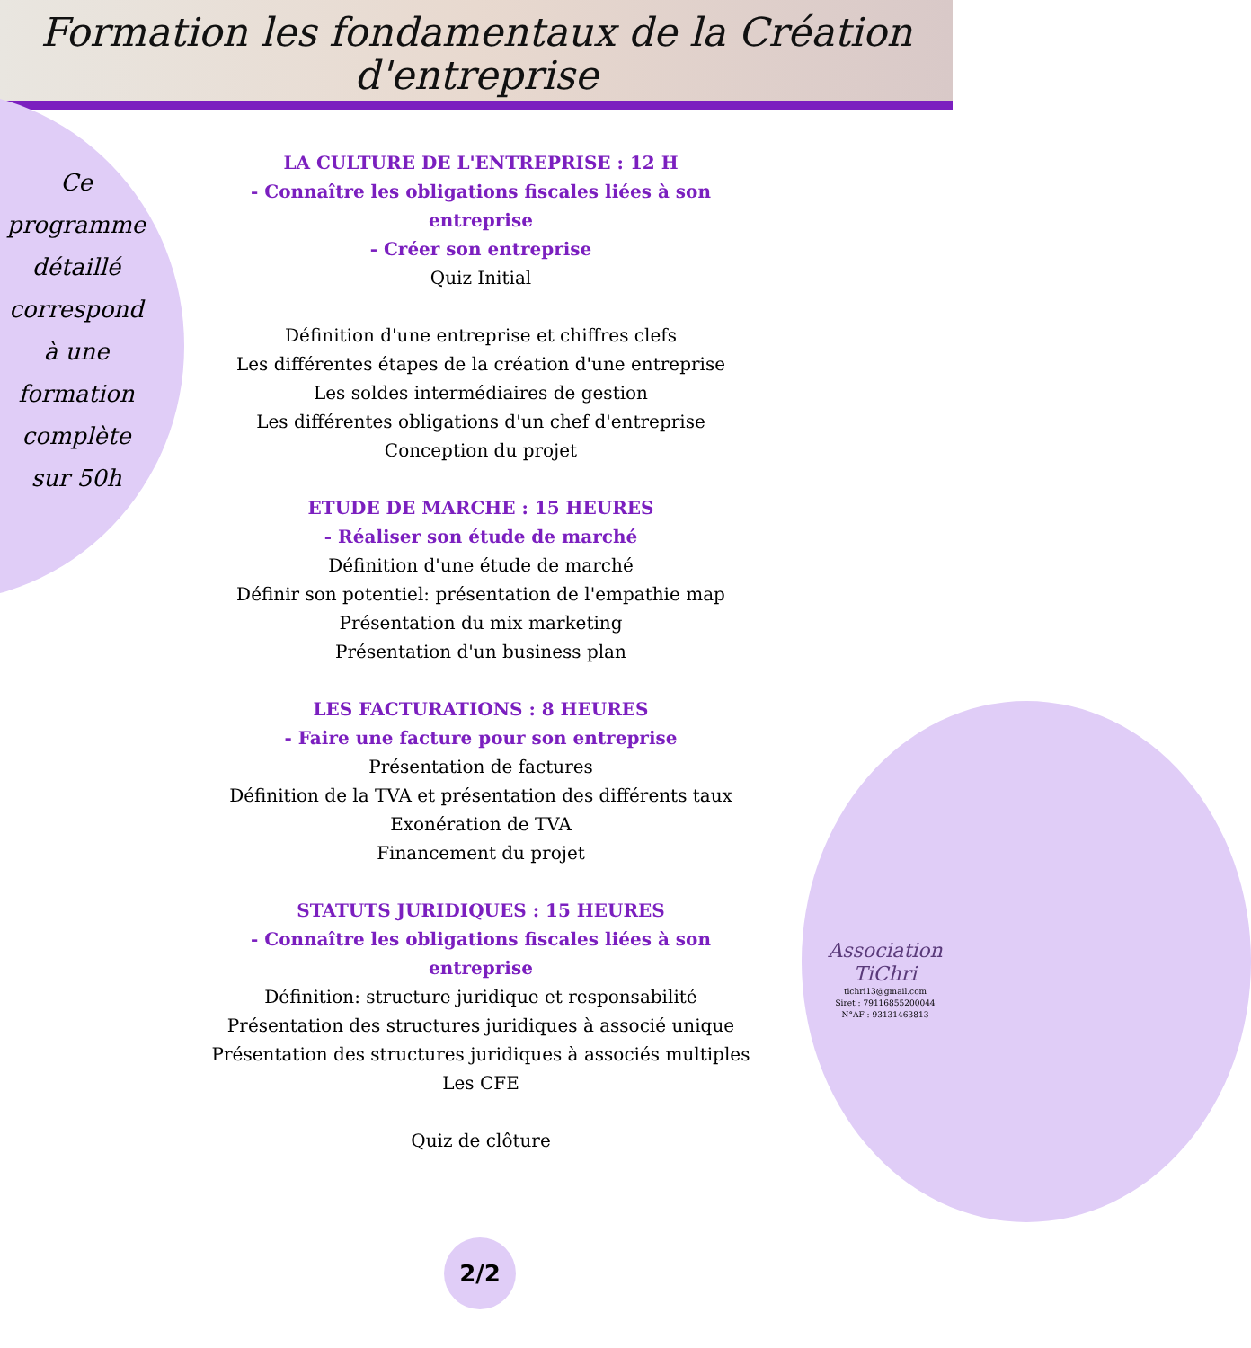Formation les fondamentaux de la Création d'entreprise
Ce programme détaillé correspond à une formation complète sur 50h
LA CULTURE DE L'ENTREPRISE : 12 H
- Connaître les obligations fiscales liées à son entreprise
- Créer son entreprise
Quiz Initial
Définition d'une entreprise et chiffres clefs
Les différentes étapes de la création d'une entreprise
Les soldes intermédiaires de gestion
Les différentes obligations d'un chef d'entreprise
Conception du projet
ETUDE DE MARCHE : 15 HEURES
- Réaliser son étude de marché
Définition d'une étude de marché
Définir son potentiel: présentation de l'empathie map
Présentation du mix marketing
Présentation d'un business plan
LES FACTURATIONS : 8 HEURES
- Faire une facture pour son entreprise
Présentation de factures
Définition de la TVA et présentation des différents taux
Exonération de TVA
Financement du projet
STATUTS JURIDIQUES : 15 HEURES
- Connaître les obligations fiscales liées à son entreprise
Définition: structure juridique et responsabilité
Présentation des structures juridiques à associé unique
Présentation des structures juridiques à associés multiples
Les CFE
Quiz de clôture
Association TiChri
tichri13@gmail.com
Siret : 79116855200044
N°AF : 93131463813
2/2